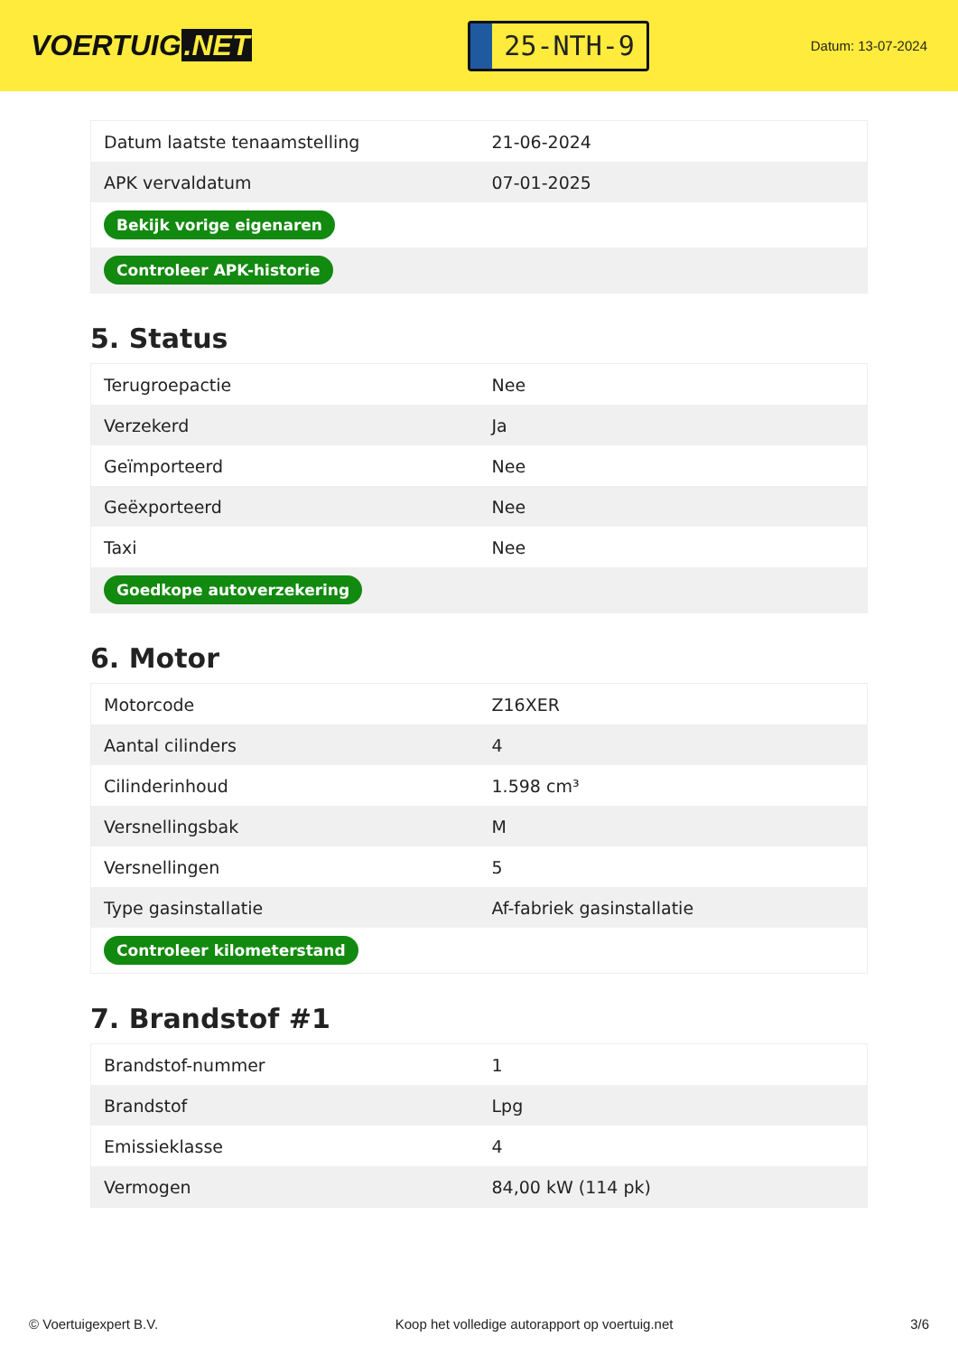VOERTUIG.NET
25-NTH-9
Datum: 13-07-2024
| Datum laatste tenaamstelling | 21-06-2024 |
| APK vervaldatum | 07-01-2025 |
| Bekijk vorige eigenaren | |
| Controleer APK-historie | |
5. Status
| Terugroepactie | Nee |
| Verzekerd | Ja |
| Geïmporteerd | Nee |
| Geëxporteerd | Nee |
| Taxi | Nee |
| Goedkope autoverzekering | |
6. Motor
| Motorcode | Z16XER |
| Aantal cilinders | 4 |
| Cilinderinhoud | 1.598 cm³ |
| Versnellingsbak | M |
| Versnellingen | 5 |
| Type gasinstallatie | Af-fabriek gasinstallatie |
| Controleer kilometerstand | |
7. Brandstof #1
| Brandstof-nummer | 1 |
| Brandstof | Lpg |
| Emissieklasse | 4 |
| Vermogen | 84,00 kW (114 pk) |
© Voertuigexpert B.V. Koop het volledige autorapport op voertuig.net 3/6